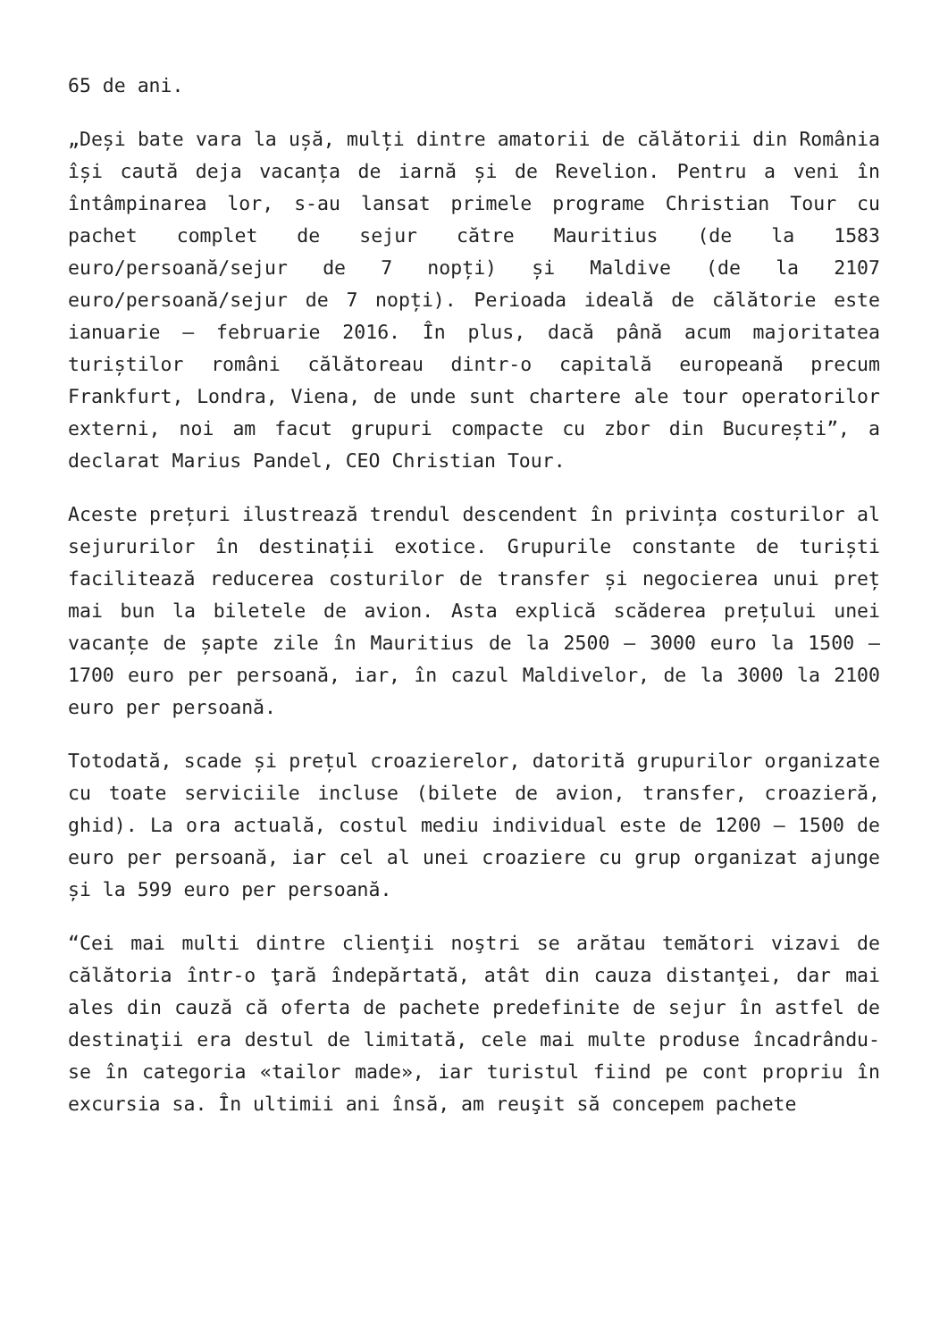65 de ani.
„Deși bate vara la ușă, mulți dintre amatorii de călătorii din România își caută deja vacanța de iarnă și de Revelion. Pentru a veni în întâmpinarea lor, s-au lansat primele programe Christian Tour cu pachet complet de sejur către Mauritius (de la 1583 euro/persoană/sejur de 7 nopți) și Maldive (de la 2107 euro/persoană/sejur de 7 nopți). Perioada ideală de călătorie este ianuarie – februarie 2016. În plus, dacă până acum majoritatea turiștilor români călătoreau dintr-o capitală europeană precum Frankfurt, Londra, Viena, de unde sunt chartere ale tour operatorilor externi, noi am facut grupuri compacte cu zbor din București”, a declarat Marius Pandel, CEO Christian Tour.
Aceste prețuri ilustrează trendul descendent în privința costurilor al sejururilor în destinații exotice. Grupurile constante de turiști facilitează reducerea costurilor de transfer și negocierea unui preț mai bun la biletele de avion. Asta explică scăderea prețului unei vacanțe de șapte zile în Mauritius de la 2500 – 3000 euro la 1500 – 1700 euro per persoană, iar, în cazul Maldivelor, de la 3000 la 2100 euro per persoană.
Totodată, scade și prețul croazierelor, datorită grupurilor organizate cu toate serviciile incluse (bilete de avion, transfer, croazieră, ghid). La ora actuală, costul mediu individual este de 1200 – 1500 de euro per persoană, iar cel al unei croaziere cu grup organizat ajunge și la 599 euro per persoană.
“Cei mai multi dintre clienţii noştri se arătau temători vizavi de călătoria într-o ţară îndepărtată, atât din cauza distanţei, dar mai ales din cauză că oferta de pachete predefinite de sejur în astfel de destinaţii era destul de limitată, cele mai multe produse încadrându-se în categoria «tailor made», iar turistul fiind pe cont propriu în excursia sa. În ultimii ani însă, am reuşit să concepem pachete